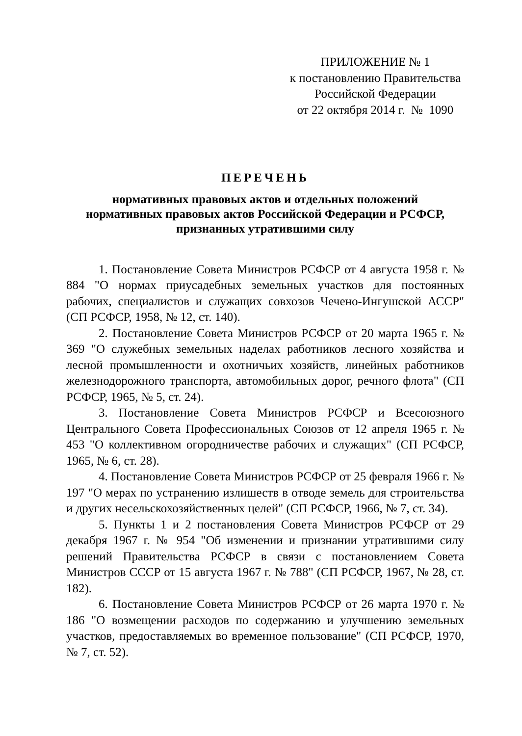ПРИЛОЖЕНИЕ № 1
к постановлению Правительства
Российской Федерации
от 22 октября 2014 г. № 1090
ПЕРЕЧЕНЬ
нормативных правовых актов и отдельных положений
нормативных правовых актов Российской Федерации и РСФСР,
признанных утратившими силу
1. Постановление Совета Министров РСФСР от 4 августа 1958 г. № 884 "О нормах приусадебных земельных участков для постоянных рабочих, специалистов и служащих совхозов Чечено-Ингушской АССР" (СП РСФСР, 1958, № 12, ст. 140).
2. Постановление Совета Министров РСФСР от 20 марта 1965 г. № 369 "О служебных земельных наделах работников лесного хозяйства и лесной промышленности и охотничьих хозяйств, линейных работников железнодорожного транспорта, автомобильных дорог, речного флота" (СП РСФСР, 1965, № 5, ст. 24).
3. Постановление Совета Министров РСФСР и Всесоюзного Центрального Совета Профессиональных Союзов от 12 апреля 1965 г. № 453 "О коллективном огородничестве рабочих и служащих" (СП РСФСР, 1965, № 6, ст. 28).
4. Постановление Совета Министров РСФСР от 25 февраля 1966 г. № 197 "О мерах по устранению излишеств в отводе земель для строительства и других несельскохозяйственных целей" (СП РСФСР, 1966, № 7, ст. 34).
5. Пункты 1 и 2 постановления Совета Министров РСФСР от 29 декабря 1967 г. № 954 "Об изменении и признании утратившими силу решений Правительства РСФСР в связи с постановлением Совета Министров СССР от 15 августа 1967 г. № 788" (СП РСФСР, 1967, № 28, ст. 182).
6. Постановление Совета Министров РСФСР от 26 марта 1970 г. № 186 "О возмещении расходов по содержанию и улучшению земельных участков, предоставляемых во временное пользование" (СП РСФСР, 1970, № 7, ст. 52).